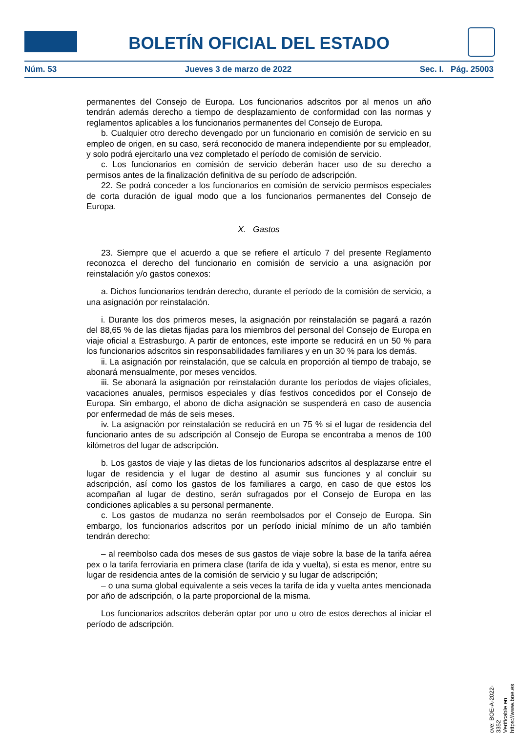BOLETÍN OFICIAL DEL ESTADO
Núm. 53 Jueves 3 de marzo de 2022 Sec. I. Pág. 25003
permanentes del Consejo de Europa. Los funcionarios adscritos por al menos un año tendrán además derecho a tiempo de desplazamiento de conformidad con las normas y reglamentos aplicables a los funcionarios permanentes del Consejo de Europa.
b. Cualquier otro derecho devengado por un funcionario en comisión de servicio en su empleo de origen, en su caso, será reconocido de manera independiente por su empleador, y solo podrá ejercitarlo una vez completado el período de comisión de servicio.
c. Los funcionarios en comisión de servicio deberán hacer uso de su derecho a permisos antes de la finalización definitiva de su período de adscripción.
22. Se podrá conceder a los funcionarios en comisión de servicio permisos especiales de corta duración de igual modo que a los funcionarios permanentes del Consejo de Europa.
X. Gastos
23. Siempre que el acuerdo a que se refiere el artículo 7 del presente Reglamento reconozca el derecho del funcionario en comisión de servicio a una asignación por reinstalación y/o gastos conexos:
a. Dichos funcionarios tendrán derecho, durante el período de la comisión de servicio, a una asignación por reinstalación.
i. Durante los dos primeros meses, la asignación por reinstalación se pagará a razón del 88,65 % de las dietas fijadas para los miembros del personal del Consejo de Europa en viaje oficial a Estrasburgo. A partir de entonces, este importe se reducirá en un 50 % para los funcionarios adscritos sin responsabilidades familiares y en un 30 % para los demás.
ii. La asignación por reinstalación, que se calcula en proporción al tiempo de trabajo, se abonará mensualmente, por meses vencidos.
iii. Se abonará la asignación por reinstalación durante los períodos de viajes oficiales, vacaciones anuales, permisos especiales y días festivos concedidos por el Consejo de Europa. Sin embargo, el abono de dicha asignación se suspenderá en caso de ausencia por enfermedad de más de seis meses.
iv. La asignación por reinstalación se reducirá en un 75 % si el lugar de residencia del funcionario antes de su adscripción al Consejo de Europa se encontraba a menos de 100 kilómetros del lugar de adscripción.
b. Los gastos de viaje y las dietas de los funcionarios adscritos al desplazarse entre el lugar de residencia y el lugar de destino al asumir sus funciones y al concluir su adscripción, así como los gastos de los familiares a cargo, en caso de que estos los acompañan al lugar de destino, serán sufragados por el Consejo de Europa en las condiciones aplicables a su personal permanente.
c. Los gastos de mudanza no serán reembolsados por el Consejo de Europa. Sin embargo, los funcionarios adscritos por un período inicial mínimo de un año también tendrán derecho:
– al reembolso cada dos meses de sus gastos de viaje sobre la base de la tarifa aérea pex o la tarifa ferroviaria en primera clase (tarifa de ida y vuelta), si esta es menor, entre su lugar de residencia antes de la comisión de servicio y su lugar de adscripción;
– o una suma global equivalente a seis veces la tarifa de ida y vuelta antes mencionada por año de adscripción, o la parte proporcional de la misma.
Los funcionarios adscritos deberán optar por uno u otro de estos derechos al iniciar el período de adscripción.
cve: BOE-A-2022-3352
Verificable en https://www.boe.es